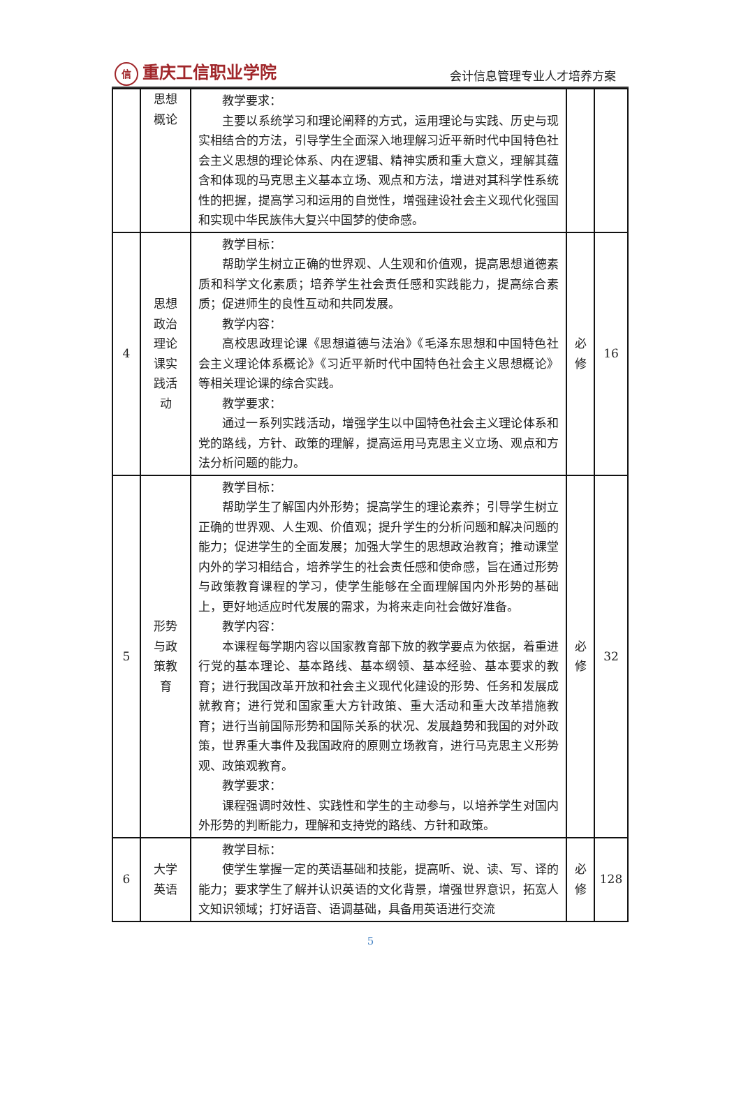信重庆工信职业学院 会计信息管理专业人才培养方案
| | 思想 概论 | 教学要求： 主要以系统学习和理论阐释的方式，运用理论与实践、历史与现实相结合的方法，引导学生全面深入地理解习近平新时代中国特色社会主义思想的理论体系、内在逻辑、精神实质和重大意义，理解其蕴含和体现的马克思主义基本立场、观点和方法，增进对其科学性系统性的把握，提高学习和运用的自觉性，增强建设社会主义现代化强国和实现中华民族伟大复兴中国梦的使命感。 | | |
| 4 | 思想 政治 理论 课实 践活 动 | 教学目标： 帮助学生树立正确的世界观、人生观和价值观，提高思想道德素质和科学文化素质；培养学生社会责任感和实践能力，提高综合素质；促进师生的良性互动和共同发展。 教学内容： 高校思政理论课《思想道德与法治》《毛泽东思想和中国特色社会主义理论体系概论》《习近平新时代中国特色社会主义思想概论》等相关理论课的综合实践。 教学要求： 通过一系列实践活动，增强学生以中国特色社会主义理论体系和党的路线，方针、政策的理解，提高运用马克思主义立场、观点和方法分析问题的能力。 | 必 修 | 16 |
| 5 | 形势 与政 策教 育 | 教学目标： 帮助学生了解国内外形势；提高学生的理论素养；引导学生树立正确的世界观、人生观、价值观；提升学生的分析问题和解决问题的能力；促进学生的全面发展；加强大学生的思想政治教育；推动课堂内外的学习相结合，培养学生的社会责任感和使命感，旨在通过形势与政策教育课程的学习，使学生能够在全面理解国内外形势的基础上，更好地适应时代发展的需求，为将来走向社会做好准备。 教学内容： 本课程每学期内容以国家教育部下放的教学要点为依据，着重进行党的基本理论、基本路线、基本纲领、基本经验、基本要求的教育；进行我国改革开放和社会主义现代化建设的形势、任务和发展成就教育；进行党和国家重大方针政策、重大活动和重大改革措施教育；进行当前国际形势和国际关系的状况、发展趋势和我国的对外政策，世界重大事件及我国政府的原则立场教育，进行马克思主义形势观、政策观教育。 教学要求： 课程强调时效性、实践性和学生的主动参与，以培养学生对国内外形势的判断能力，理解和支持党的路线、方针和政策。 | 必 修 | 32 |
| 6 | 大学 英语 | 教学目标： 使学生掌握一定的英语基础和技能，提高听、说、读、写、译的能力；要求学生了解并认识英语的文化背景，增强世界意识，拓宽人文知识领域；打好语音、语调基础，具备用英语进行交流 | 必 修 | 128 |
5